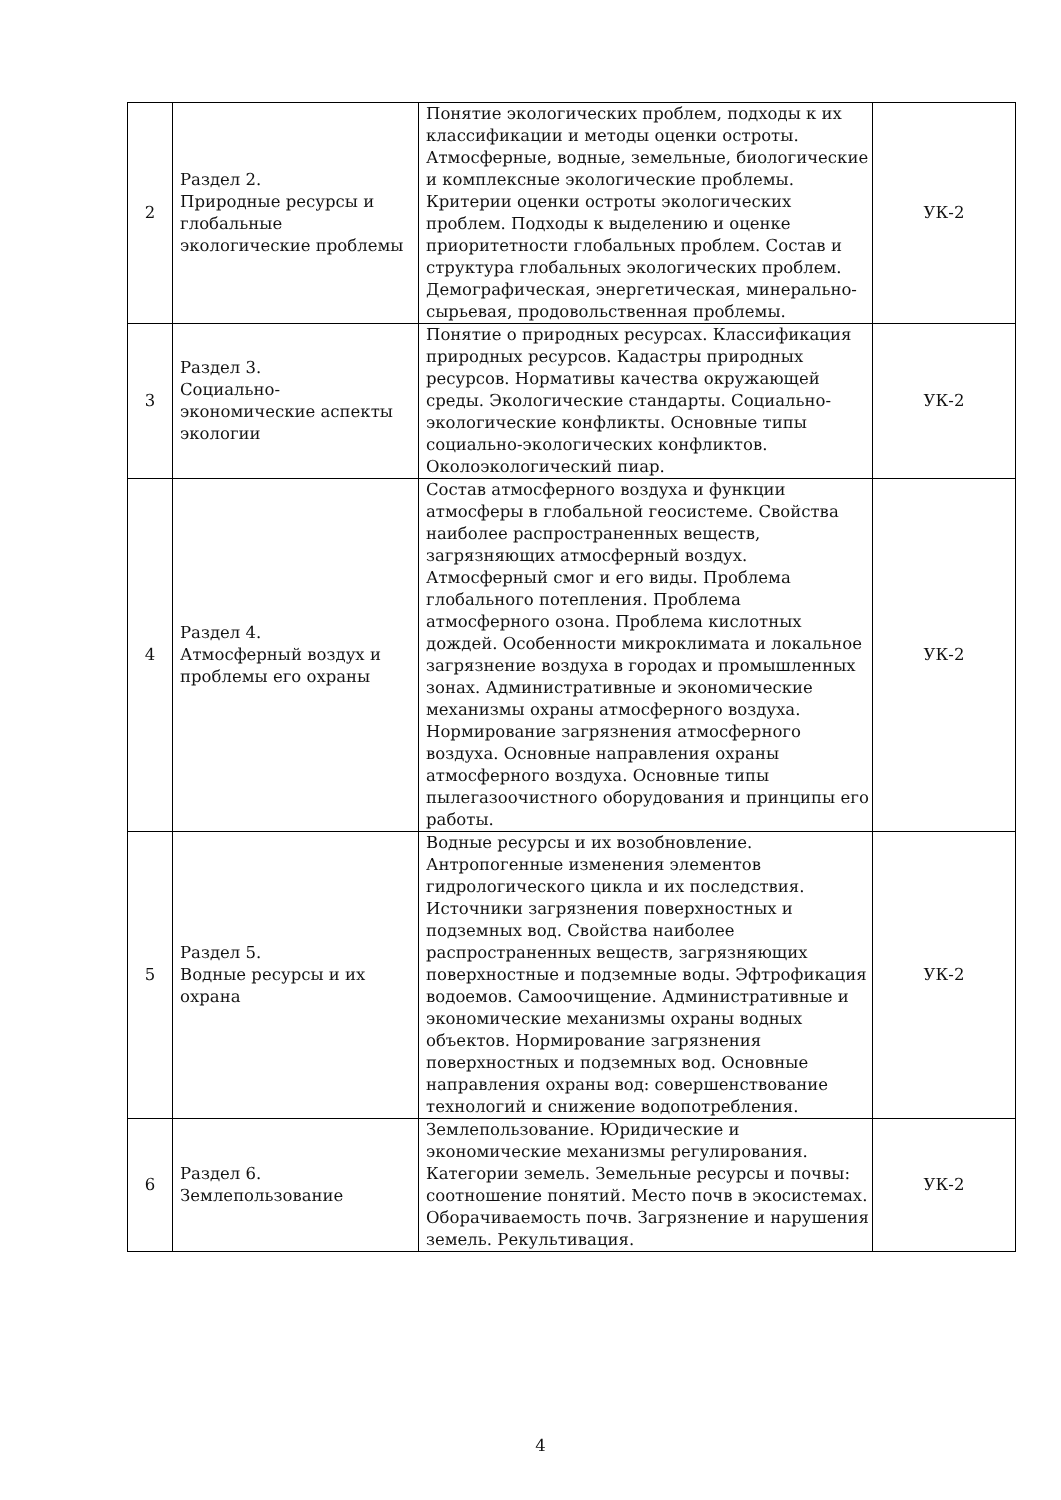| 2 | Раздел 2. Природные ресурсы и глобальные экологические проблемы | Понятие экологических проблем, подходы к их классификации и методы оценки остроты. Атмосферные, водные, земельные, биологические и комплексные экологические проблемы. Критерии оценки остроты экологических проблем. Подходы к выделению и оценке приоритетности глобальных проблем. Состав и структура глобальных экологических проблем. Демографическая, энергетическая, минерально-сырьевая, продовольственная проблемы. | УК-2 |
| 3 | Раздел 3. Социально-экономические аспекты экологии | Понятие о природных ресурсах. Классификация природных ресурсов. Кадастры природных ресурсов. Нормативы качества окружающей среды. Экологические стандарты. Социально-экологические конфликты. Основные типы социально-экологических конфликтов. Околоэкологический пиар. | УК-2 |
| 4 | Раздел 4. Атмосферный воздух и проблемы его охраны | Состав атмосферного воздуха и функции атмосферы в глобальной геосистеме. Свойства наиболее распространенных веществ, загрязняющих атмосферный воздух. Атмосферный смог и его виды. Проблема глобального потепления. Проблема атмосферного озона. Проблема кислотных дождей. Особенности микроклимата и локальное загрязнение воздуха в городах и промышленных зонах. Административные и экономические механизмы охраны атмосферного воздуха. Нормирование загрязнения атмосферного воздуха. Основные направления охраны атмосферного воздуха. Основные типы пылегазоочистного оборудования и принципы его работы. | УК-2 |
| 5 | Раздел 5. Водные ресурсы и их охрана | Водные ресурсы и их возобновление. Антропогенные изменения элементов гидрологического цикла и их последствия. Источники загрязнения поверхностных и подземных вод. Свойства наиболее распространенных веществ, загрязняющих поверхностные и подземные воды. Эфтрофикация водоемов. Самоочищение. Административные и экономические механизмы охраны водных объектов. Нормирование загрязнения поверхностных и подземных вод. Основные направления охраны вод: совершенствование технологий и снижение водопотребления. | УК-2 |
| 6 | Раздел 6. Землепользование | Землепользование. Юридические и экономические механизмы регулирования. Категории земель. Земельные ресурсы и почвы: соотношение понятий. Место почв в экосистемах. Оборачиваемость почв. Загрязнение и нарушения земель. Рекультивация. | УК-2 |
4